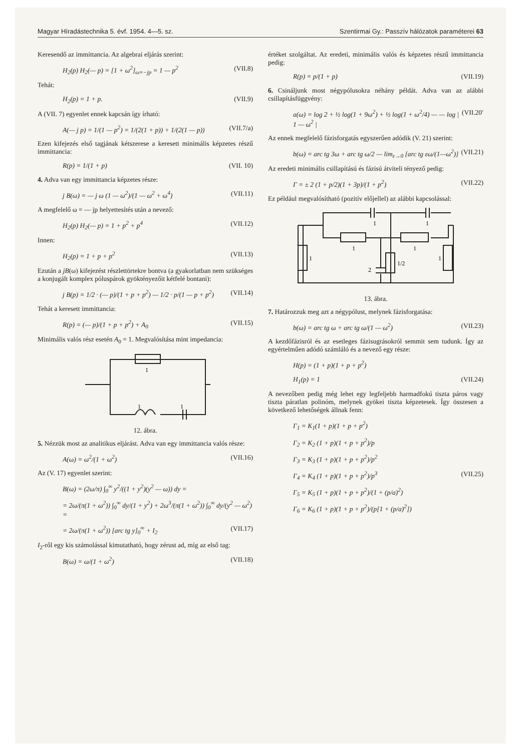Magyar Híradástechnika 5. évf. 1954. 4—5. sz. Szentirmai Gy.: Passzív hálózatok paraméterei 63
Keresendő az immittancia. Az algebrai eljárás szerint:
H<sub>2</sub>(p) H<sub>2</sub>(— p) = [1 + ω<sup>2</sup>]<sub>ω=−jp</sub> = 1 — p<sup>2</sup> (VII.8)
Tehát:
H<sub>2</sub>(p) = 1 + p. (VII.9)
A (VII. 7) egyenlet ennek kapcsán így írható:
A(— j p) = 1/(1 — p<sup>2</sup>) = 1/(2(1 + p)) + 1/(2(1 — p)) (VII.7/a)
Ezen kifejezés első tagjának kétszerese a keresett minimális képzetes részű immittancia:
R(p) = 1/(1 + p) (VII. 10)
4. Adva van egy immittancia képzetes része:
j B(ω) = — j ω (1 — ω<sup>2</sup>)/(1 — ω<sup>2</sup> + ω<sup>4</sup>) (VII.11)
A megfelelő ω = — jp helyettesítés után a nevező:
H<sub>2</sub>(p) H<sub>2</sub>(— p) = 1 + p<sup>2</sup> + p<sup>4</sup> (VII.12)
Innen:
H<sub>2</sub>(p) = 1 + p + p<sup>2</sup> (VII.13)
Ezután a jB(ω) kifejezést részlettörtekre bontva (a gyakorlatban nem szükséges a konjugált komplex póluspárok gyöktényezőit kétfelé bontani):
j B(p) = 1/2 · (— p)/(1 + p + p<sup>2</sup>) — 1/2 · p/(1 — p + p<sup>2</sup>) (VII.14)
Tehát a keresett immittancia:
R(p) = (— p)/(1 + p + p<sup>2</sup>) + A<sub>0</sub> (VII.15)
Minimális valós rész esetén A<sub>0</sub> = 1. Megvalósítása mint impedancia:
1
1
1
12. ábra.
5. Nézzük most az analitikus eljárást. Adva van egy immittancia valós része:
A(ω) = ω<sup>2</sup>/(1 + ω<sup>2</sup>) (VII.16)
Az (V. 17) egyenlet szerint:
B(ω) = (2ω/π) ∫<sub>0</sub><sup>∞</sup> y<sup>2</sup>/((1 + y<sup>2</sup>)(y<sup>2</sup> — ω)) dy =
= 2ω/(π(1 + ω<sup>2</sup>)) ∫<sub>0</sub><sup>∞</sup> dy/(1 + y<sup>2</sup>) + 2ω<sup>3</sup>/(π(1 + ω<sup>2</sup>)) ∫<sub>0</sub><sup>∞</sup> dy/(y<sup>2</sup> — ω<sup>2</sup>) =
= 2ω/(π(1 + ω<sup>2</sup>)) [arc tg y]<sub>0</sub><sup>∞</sup> + I<sub>2</sub> (VII.17)
I<sub>2</sub>-ről egy kis számolással kimutatható, hogy zérust ad, míg az első tag:
B(ω) = ω/(1 + ω<sup>2</sup>) (VII.18)
értéket szolgáltat. Az eredeti, minimális valós és képzetes részű immittancia pedig:
R(p) = p/(1 + p) (VII.19)
6. Csináljunk most négypólusokra néhány példát. Adva van az alábbi csillapításfüggvény:
a(ω) = log 2 + ½ log(1 + 9ω<sup>2</sup>) + ½ log(1 + ω<sup>2</sup>/4) — — log | 1 — ω<sup>2</sup> | (VII.20′
Az ennek megfelelő fázisforgatás egyszerűen adódik (V. 21) szerint:
b(ω) = arc tg 3ω + arc tg ω/2 — lim<sub>ε→0</sub> [arc tg εω/(1—ω<sup>2</sup>)] (VII.21)
Az eredeti minimális csillapítású és fázisú átviteli tényező pedig:
Γ = ± 2 (1 + p/2)(1 + 3p)/(1 + p<sup>2</sup>) (VII.22)
Ez például megvalósítható (pozitív előjellel) az alábbi kapcsolással:
1
1
1
1
1
2
1/2
1
13. ábra.
7. Határozzuk meg azt a négypólust, melynek fázisforgatása:
b(ω) = arc tg ω + arc tg ω/(1 — ω<sup>2</sup>) (VII.23)
A kezdőfázisról és az esetleges fázisugrásokról semmit sem tudunk. Így az egyértelműen adódó számláló és a nevező egy része:
H(p) = (1 + p)(1 + p + p<sup>2</sup>)
H<sub>1</sub>(p) = 1 (VII.24)
A nevezőben pedig még lehet egy legfeljebb harmadfokú tiszta páros vagy tiszta páratlan polinóm, melynek gyökei tiszta képzetesek. Így összesen a következő lehetőségek állnak fenn:
Γ<sub>1</sub> = K<sub>1</sub>(1 + p)(1 + p + p<sup>2</sup>)
Γ<sub>2</sub> = K<sub>2</sub> (1 + p)(1 + p + p<sup>2</sup>)/p
Γ<sub>3</sub> = K<sub>3</sub> (1 + p)(1 + p + p<sup>2</sup>)/p<sup>2</sup>
Γ<sub>4</sub> = K<sub>4</sub> (1 + p)(1 + p + p<sup>2</sup>)/p<sup>3</sup> (VII.25)
Γ<sub>5</sub> = K<sub>5</sub> (1 + p)(1 + p + p<sup>2</sup>)/(1 + (p/a)<sup>2</sup>)
Γ<sub>6</sub> = K<sub>6</sub> (1 + p)(1 + p + p<sup>2</sup>)/(p[1 + (p/a)<sup>2</sup>])